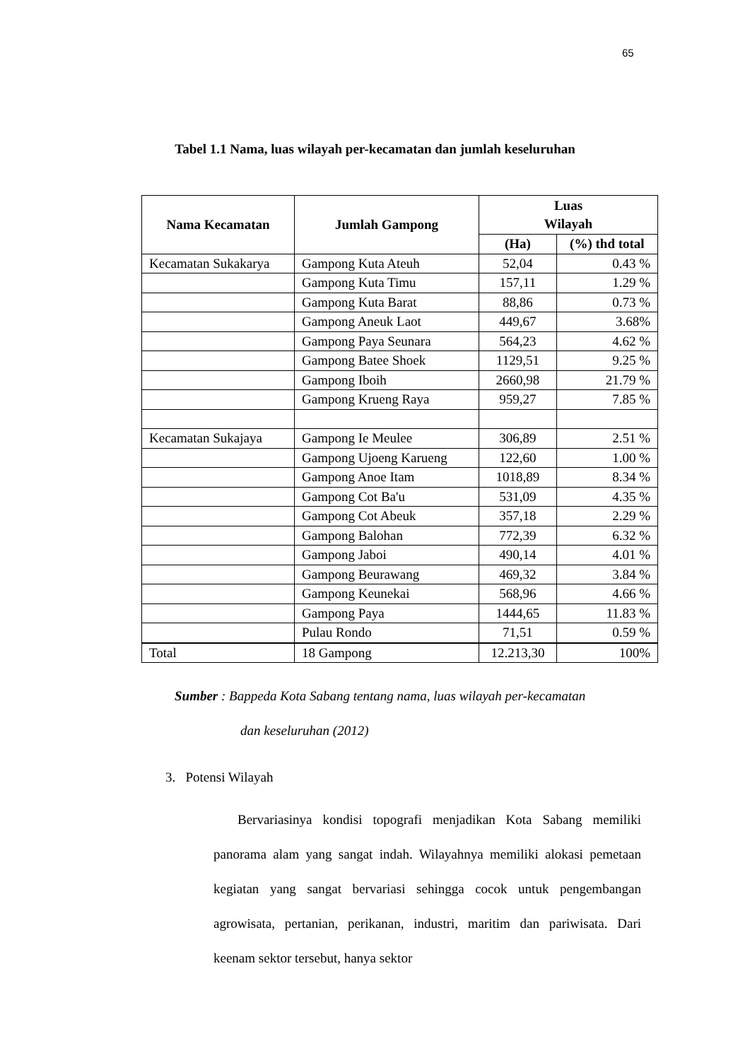65
Tabel 1.1 Nama, luas wilayah per-kecamatan dan jumlah keseluruhan
| Nama Kecamatan | Jumlah Gampong | Luas Wilayah | |
| --- | --- | --- | --- |
| | | (Ha) | (%) thd total |
| Kecamatan Sukakarya | Gampong Kuta Ateuh | 52,04 | 0.43 % |
| | Gampong Kuta Timu | 157,11 | 1.29 % |
| | Gampong Kuta Barat | 88,86 | 0.73 % |
| | Gampong Aneuk Laot | 449,67 | 3.68% |
| | Gampong Paya Seunara | 564,23 | 4.62 % |
| | Gampong Batee Shoek | 1129,51 | 9.25 % |
| | Gampong Iboih | 2660,98 | 21.79 % |
| | Gampong Krueng Raya | 959,27 | 7.85 % |
| Kecamatan Sukajaya | Gampong Ie Meulee | 306,89 | 2.51 % |
| | Gampong Ujoeng Karueng | 122,60 | 1.00 % |
| | Gampong Anoe Itam | 1018,89 | 8.34 % |
| | Gampong Cot Ba'u | 531,09 | 4.35 % |
| | Gampong Cot Abeuk | 357,18 | 2.29 % |
| | Gampong Balohan | 772,39 | 6.32 % |
| | Gampong Jaboi | 490,14 | 4.01 % |
| | Gampong Beurawang | 469,32 | 3.84 % |
| | Gampong Keunekai | 568,96 | 4.66 % |
| | Gampong Paya | 1444,65 | 11.83 % |
| | Pulau Rondo | 71,51 | 0.59 % |
| Total | 18 Gampong | 12.213,30 | 100% |
Sumber : Bappeda Kota Sabang tentang nama, luas wilayah per-kecamatan
dan keseluruhan (2012)
3. Potensi Wilayah
Bervariasinya kondisi topografi menjadikan Kota Sabang memiliki panorama alam yang sangat indah. Wilayahnya memiliki alokasi pemetaan kegiatan yang sangat bervariasi sehingga cocok untuk pengembangan agrowisata, pertanian, perikanan, industri, maritim dan pariwisata. Dari keenam sektor tersebut, hanya sektor